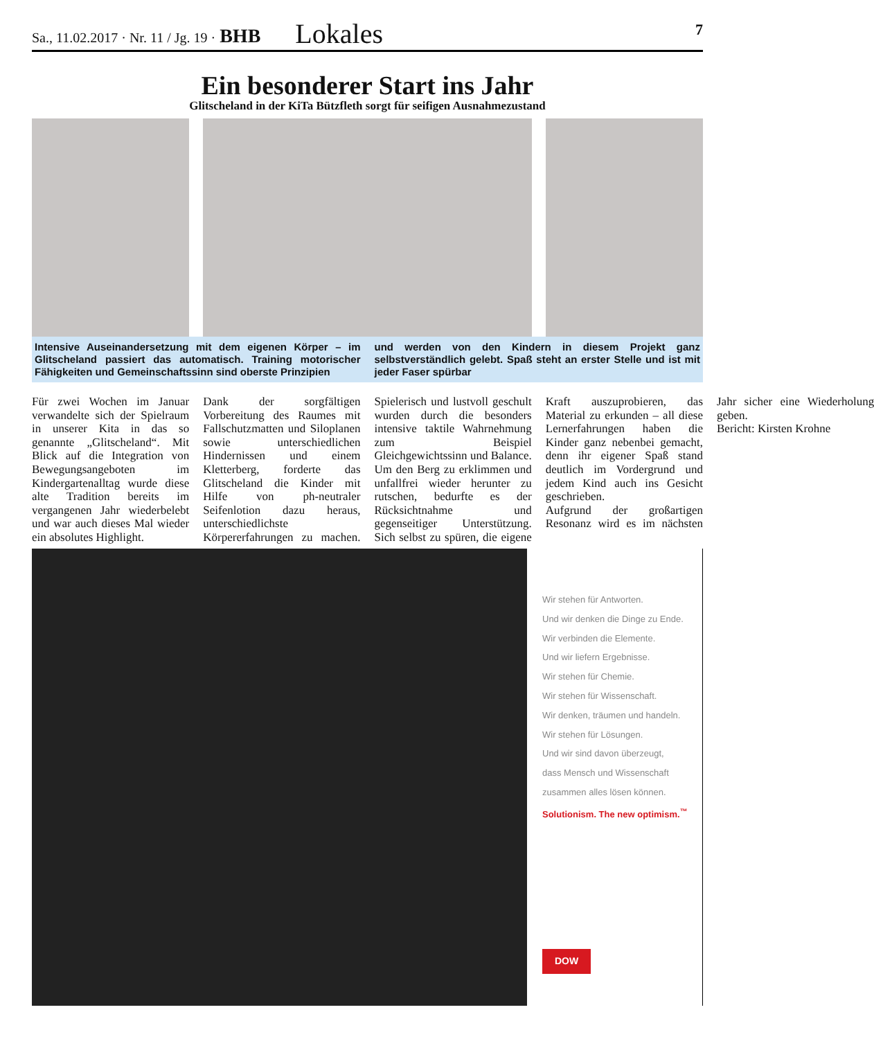Sa., 11.02.2017 · Nr. 11 / Jg. 19 · BHB Lokales 7
Ein besonderer Start ins Jahr
Glitscheland in der KiTa Bützfleth sorgt für seifigen Ausnahmezustand
Intensive Auseinandersetzung mit dem eigenen Körper – im Glitscheland passiert das automatisch. Training motorischer Fähigkeiten und Gemeinschaftssinn sind oberste Prinzipien
und werden von den Kindern in diesem Projekt ganz selbstverständlich gelebt. Spaß steht an erster Stelle und ist mit jeder Faser spürbar
Für zwei Wochen im Januar verwandelte sich der Spielraum in unserer Kita in das so genannte „Glitscheland“. Mit Blick auf die Integration von Bewegungsangeboten im Kindergartenalltag wurde diese alte Tradition bereits im vergangenen Jahr wiederbelebt und war auch dieses Mal wieder ein absolutes Highlight.
Dank der sorgfältigen Vorbereitung des Raumes mit Fallschutzmatten und Siloplanen sowie unterschiedlichen Hindernissen und einem Kletterberg, forderte das Glitscheland die Kinder mit Hilfe von ph-neutraler Seifenlotion dazu heraus, unterschiedlichste Körpererfahrungen zu machen. Spielerisch und lustvoll geschult wurden durch die besonders intensive taktile Wahrnehmung zum Beispiel Gleichgewichtssinn und Balance. Um den Berg zu erklimmen und unfallfrei wieder herunter zu rutschen, bedurfte es der Rücksichtnahme und gegenseitiger Unterstützung. Sich selbst zu spüren, die eigene Kraft auszuprobieren, das Material zu erkunden – all diese Lernerfahrungen haben die Kinder ganz nebenbei gemacht, denn ihr eigener Spaß stand deutlich im Vordergrund und jedem Kind auch ins Gesicht geschrieben.
Aufgrund der großartigen Resonanz wird es im nächsten Jahr sicher eine Wiederholung geben.
Bericht: Kirsten Krohne
Wir stehen für Antworten.
Und wir denken die Dinge zu Ende.
Wir verbinden die Elemente.
Und wir liefern Ergebnisse.
Wir stehen für Chemie.
Wir stehen für Wissenschaft.
Wir denken, träumen und handeln.
Wir stehen für Lösungen.
Und wir sind davon überzeugt,
dass Mensch und Wissenschaft
zusammen alles lösen können.
Solutionism. The new optimism.<sup>™</sup>
DOW